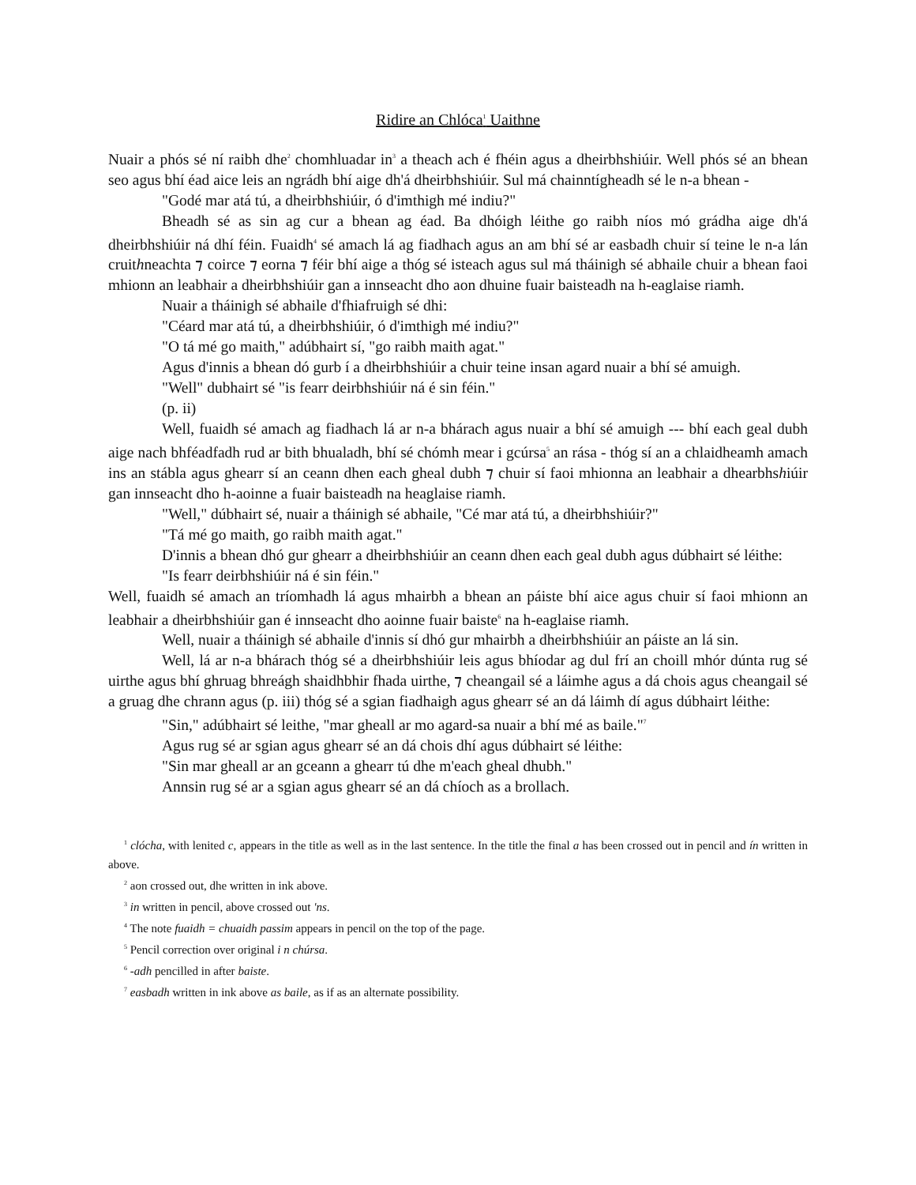Ridire an Chlóca<sup>1</sup> Uaithne
Nuair a phós sé ní raibh dhe<sup>2</sup> chomhluadar in<sup>3</sup> a theach ach é fhéin agus a dheirbhshiúir. Well phós sé an bhean seo agus bhí éad aice leis an ngrádh bhí aige dh'á dheirbhshiúir. Sul má chainntígheadh sé le n-a bhean -
"Godé mar atá tú, a dheirbhshiúir, ó d'imthigh mé indiu?"
Bheadh sé as sin ag cur a bhean ag éad. Ba dhóigh léithe go raibh níos mó grádha aige dh'á dheirbhshiúir ná dhí féin. Fuaidh<sup>4</sup> sé amach lá ag fiadhach agus an am bhí sé ar easbadh chuir sí teine le n-a lán cruithneachta ⁊ coirce ⁊ eorna ⁊ féir bhí aige a thóg sé isteach agus sul má tháinigh sé abhaile chuir a bhean faoi mhionn an leabhair a dheirbhshiúir gan a innseacht dho aon dhuine fuair baisteadh na h-eaglaise riamh.
Nuair a tháinigh sé abhaile d'fhiafruigh sé dhi:
"Céard mar atá tú, a dheirbhshiúir, ó d'imthigh mé indiu?"
"O tá mé go maith," adúbhairt sí, "go raibh maith agat."
Agus d'innis a bhean dó gurb í a dheirbhshiúir a chuir teine insan agard nuair a bhí sé amuigh.
"Well" dubhairt sé "is fearr deirbhshiúir ná é sin féin."
(p. ii)
Well, fuaidh sé amach ag fiadhach lá ar n-a bhárach agus nuair a bhí sé amuigh --- bhí each geal dubh aige nach bhféadfadh rud ar bith bhualadh, bhí sé chómh mear i gcúrsa<sup>5</sup> an rása - thóg sí an a chlaidheamh amach ins an stábla agus ghearr sí an ceann dhen each gheal dubh ⁊ chuir sí faoi mhionna an leabhair a dhearbhshiúir gan innseacht dho h-aoinne a fuair baisteadh na heaglaise riamh.
"Well," dúbhairt sé, nuair a tháinigh sé abhaile, "Cé mar atá tú, a dheirbhshiúir?"
"Tá mé go maith, go raibh maith agat."
D'innis a bhean dhó gur ghearr a dheirbhshiúir an ceann dhen each geal dubh agus dúbhairt sé léithe:
"Is fearr deirbhshiúir ná é sin féin."
Well, fuaidh sé amach an tríomhadh lá agus mhairbh a bhean an páiste bhí aice agus chuir sí faoi mhionn an leabhair a dheirbhshiúir gan é innseacht dho aoinne fuair baiste<sup>6</sup> na h-eaglaise riamh.
Well, nuair a tháinigh sé abhaile d'innis sí dhó gur mhairbh a dheirbhshiúir an páiste an lá sin.
Well, lá ar n-a bhárach thóg sé a dheirbhshiúir leis agus bhíodar ag dul frí an choill mhór dúnta rug sé uirthe agus bhí ghruag bhreágh shaidhbhir fhada uirthe, ⁊ cheangail sé a láimhe agus a dá chois agus cheangail sé a gruag dhe chrann agus (p. iii) thóg sé a sgian fiadhaigh agus ghearr sé an dá láimh dí agus dúbhairt léithe:
"Sin," adúbhairt sé leithe, "mar gheall ar mo agard-sa nuair a bhí mé as baile."<sup>7</sup>
Agus rug sé ar sgian agus ghearr sé an dá chois dhí agus dúbhairt sé léithe:
"Sin mar gheall ar an gceann a ghearr tú dhe m'each gheal dhubh."
Annsin rug sé ar a sgian agus ghearr sé an dá chíoch as a brollach.
<sup>1</sup> clócha, with lenited c, appears in the title as well as in the last sentence. In the title the final a has been crossed out in pencil and ín written in above.
<sup>2</sup> aon crossed out, dhe written in ink above.
<sup>3</sup> in written in pencil, above crossed out 'ns.
<sup>4</sup> The note fuaidh = chuaidh passim appears in pencil on the top of the page.
<sup>5</sup> Pencil correction over original i n chúrsa.
<sup>6</sup> -adh pencilled in after baiste.
<sup>7</sup> easbadh written in ink above as baile, as if as an alternate possibility.